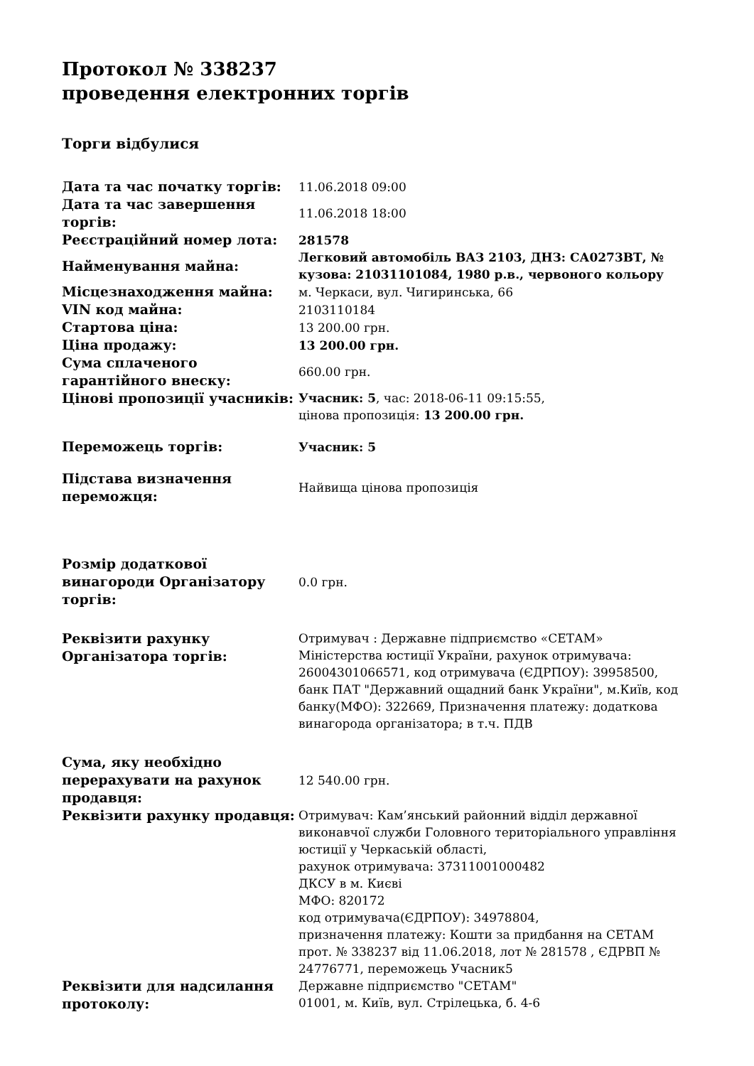Протокол № 338237
проведення електронних торгів
Торги відбулися
| Дата та час початку торгів: | 11.06.2018 09:00 |
| Дата та час завершення торгів: | 11.06.2018 18:00 |
| Реєстраційний номер лота: | 281578 |
| Найменування майна: | Легковий автомобіль ВАЗ 2103, ДНЗ: СА0273ВТ, № кузова: 21031101084, 1980 р.в., червоного кольору |
| Місцезнаходження майна: | м. Черкаси, вул. Чигиринська, 66 |
| VIN код майна: | 2103110184 |
| Стартова ціна: | 13 200.00 грн. |
| Ціна продажу: | 13 200.00 грн. |
| Сума сплаченого гарантійного внеску: | 660.00 грн. |
| Цінові пропозиції учасників: | Учасник: 5 , час: 2018-06-11 09:15:55, цінова пропозиція: 13 200.00 грн. |
| Переможець торгів: | Учасник: 5 |
| Підстава визначення переможця: | Найвища цінова пропозиція |
| Розмір додаткової винагороди Організатору торгів: | 0.0 грн. |
| Реквізити рахунку Організатора торгів: | Отримувач : Державне підприємство «СЕТАМ» Міністерства юстиції України, рахунок отримувача: 26004301066571, код отримувача (ЄДРПОУ): 39958500, банк ПАТ "Державний ощадний банк України", м.Київ, код банку(МФО): 322669, Призначення платежу: додаткова винагорода організатора; в т.ч. ПДВ |
| Сума, яку необхідно перерахувати на рахунок продавця: | 12 540.00 грн. |
| Реквізити рахунку продавця: | Отримувач: Кам’янський районний відділ державної виконавчої служби Головного територіального управління юстиції у Черкаській області, рахунок отримувача: 37311001000482 ДКСУ в м. Києві МФО: 820172 код отримувача(ЄДРПОУ): 34978804, призначення платежу: Кошти за придбання на СЕТАМ прот. № 338237 від 11.06.2018, лот № 281578 , ЄДРВП № 24776771, переможець Учасник5 |
| Реквізити для надсилання протоколу: | Державне підприємство "СЕТАМ" 01001, м. Київ, вул. Стрілецька, б. 4-6 |